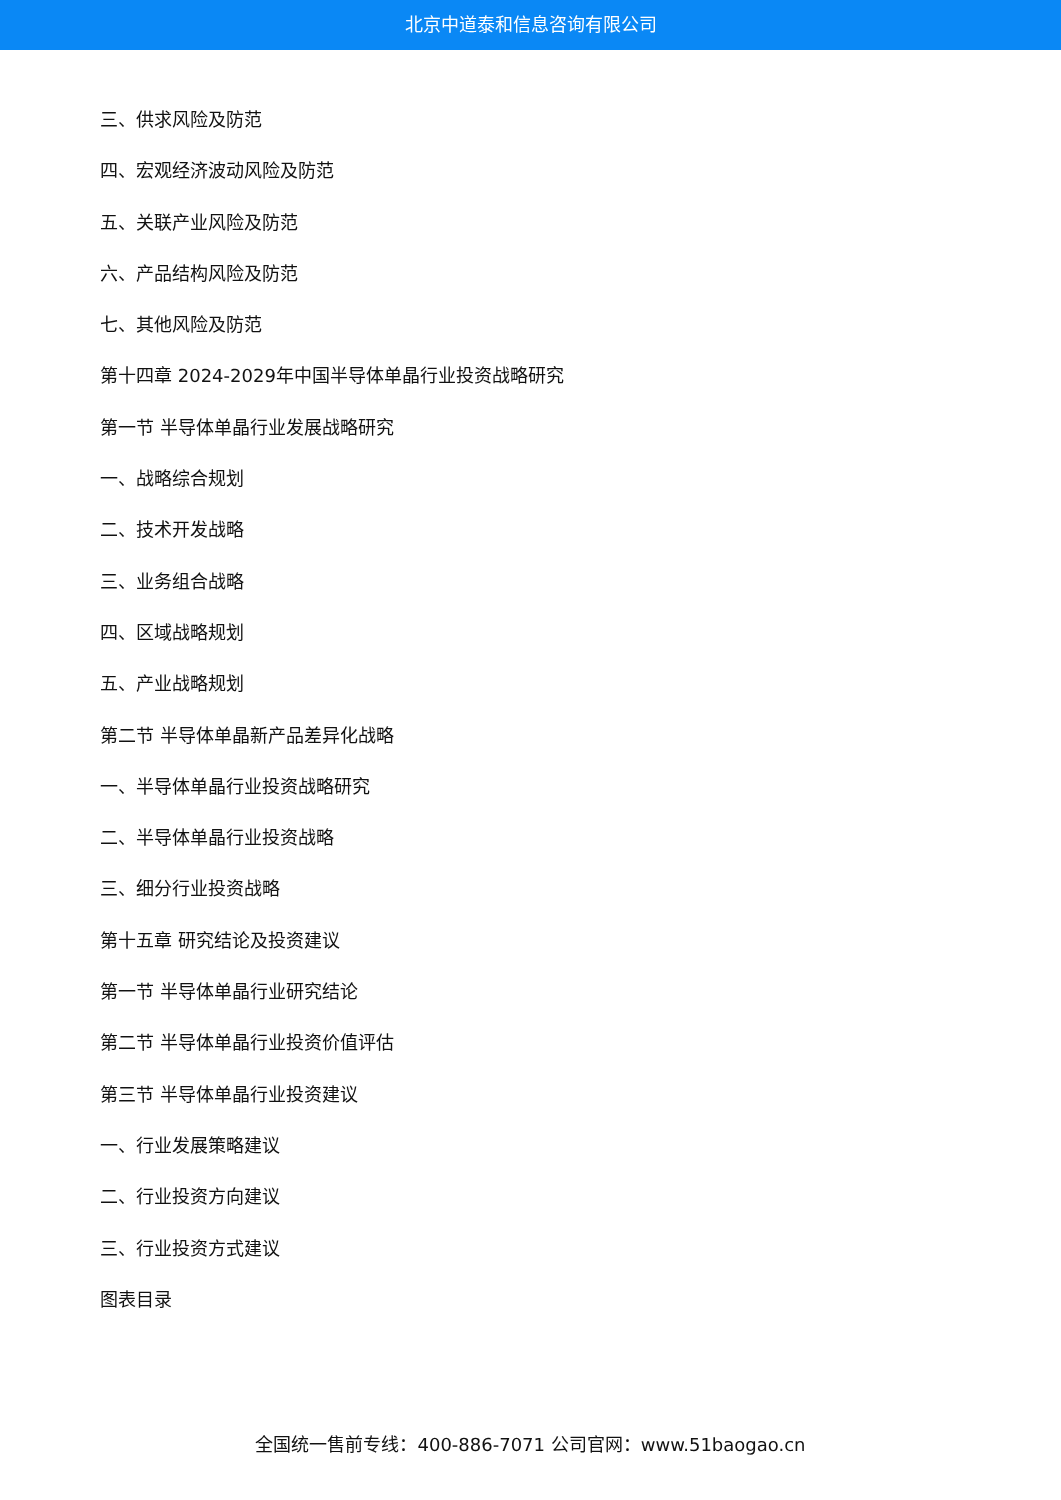北京中道泰和信息咨询有限公司
三、供求风险及防范
四、宏观经济波动风险及防范
五、关联产业风险及防范
六、产品结构风险及防范
七、其他风险及防范
第十四章 2024-2029年中国半导体单晶行业投资战略研究
第一节 半导体单晶行业发展战略研究
一、战略综合规划
二、技术开发战略
三、业务组合战略
四、区域战略规划
五、产业战略规划
第二节 半导体单晶新产品差异化战略
一、半导体单晶行业投资战略研究
二、半导体单晶行业投资战略
三、细分行业投资战略
第十五章 研究结论及投资建议
第一节 半导体单晶行业研究结论
第二节 半导体单晶行业投资价值评估
第三节 半导体单晶行业投资建议
一、行业发展策略建议
二、行业投资方向建议
三、行业投资方式建议
图表目录
全国统一售前专线：400-886-7071 公司官网：www.51baogao.cn